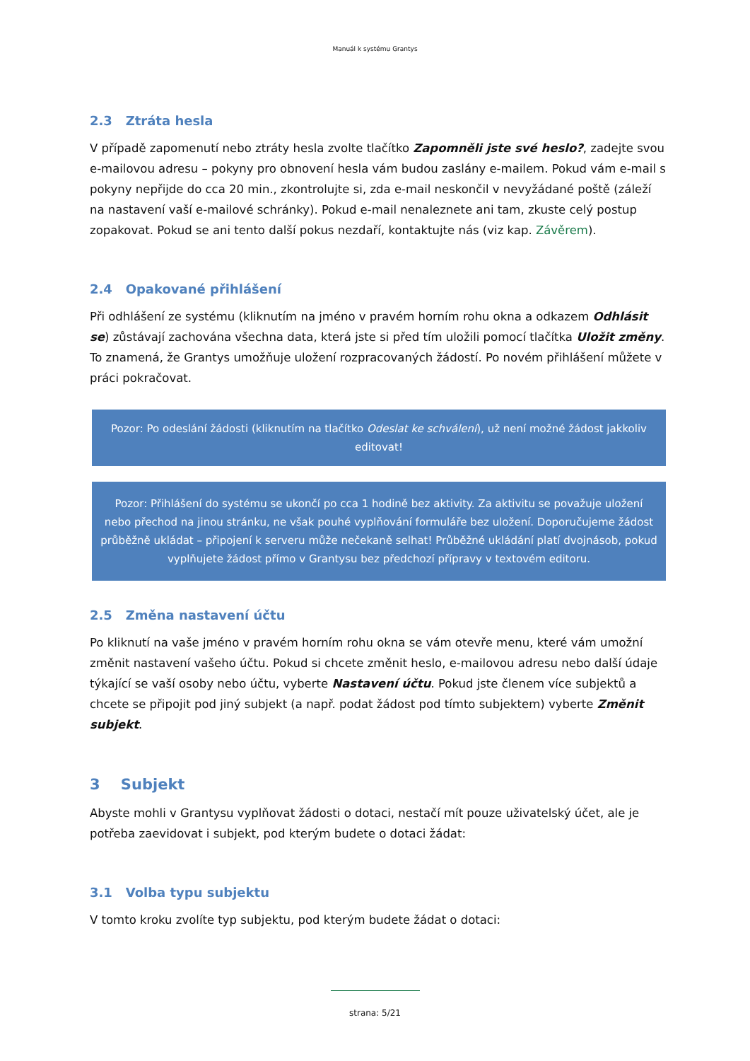Manuál k systému Grantys
2.3 Ztráta hesla
V případě zapomenutí nebo ztráty hesla zvolte tlačítko Zapomněli jste své heslo?, zadejte svou e-mailovou adresu – pokyny pro obnovení hesla vám budou zaslány e-mailem. Pokud vám e-mail s pokyny nepřijde do cca 20 min., zkontrolujte si, zda e-mail neskončil v nevyžádané poště (záleží na nastavení vaší e-mailové schránky). Pokud e-mail nenaleznete ani tam, zkuste celý postup zopakovat. Pokud se ani tento další pokus nezdaří, kontaktujte nás (viz kap. Závěrem).
2.4 Opakované přihlášení
Při odhlášení ze systému (kliknutím na jméno v pravém horním rohu okna a odkazem Odhlásit se) zůstávají zachována všechna data, která jste si před tím uložili pomocí tlačítka Uložit změny. To znamená, že Grantys umožňuje uložení rozpracovaných žádostí. Po novém přihlášení můžete v práci pokračovat.
Pozor: Po odeslání žádosti (kliknutím na tlačítko Odeslat ke schválení), už není možné žádost jakkoliv editovat!
Pozor: Přihlášení do systému se ukončí po cca 1 hodině bez aktivity. Za aktivitu se považuje uložení nebo přechod na jinou stránku, ne však pouhé vyplňování formuláře bez uložení. Doporučujeme žádost průběžně ukládat – připojení k serveru může nečekaně selhat! Průběžné ukládání platí dvojnásob, pokud vyplňujete žádost přímo v Grantysu bez předchozí přípravy v textovém editoru.
2.5 Změna nastavení účtu
Po kliknutí na vaše jméno v pravém horním rohu okna se vám otevře menu, které vám umožní změnit nastavení vašeho účtu. Pokud si chcete změnit heslo, e-mailovou adresu nebo další údaje týkající se vaší osoby nebo účtu, vyberte Nastavení účtu. Pokud jste členem více subjektů a chcete se připojit pod jiný subjekt (a např. podat žádost pod tímto subjektem) vyberte Změnit subjekt.
3 Subjekt
Abyste mohli v Grantysu vyplňovat žádosti o dotaci, nestačí mít pouze uživatelský účet, ale je potřeba zaevidovat i subjekt, pod kterým budete o dotaci žádat:
3.1 Volba typu subjektu
V tomto kroku zvolíte typ subjektu, pod kterým budete žádat o dotaci:
strana: 5/21